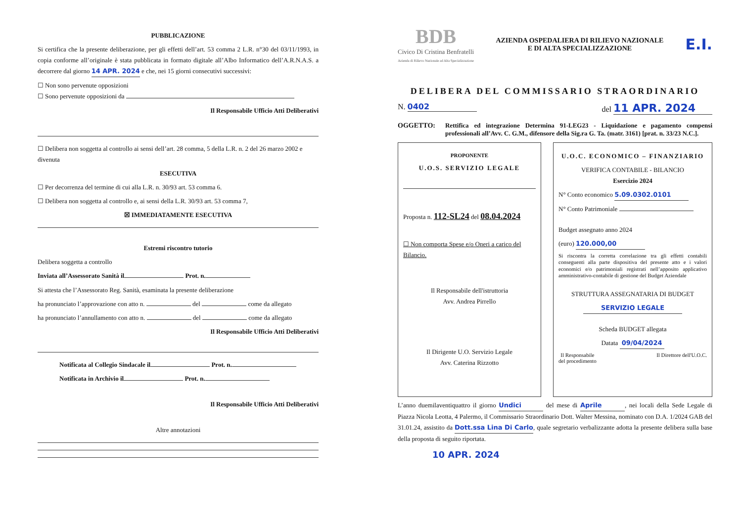PUBBLICAZIONE
Si certifica che la presente deliberazione, per gli effetti dell’art. 53 comma 2 L.R. n°30 del 03/11/1993, in copia conforme all’originale è stata pubblicata in formato digitale all’Albo Informatico dell’A.R.N.A.S. a decorrere dal giorno 14 APR. 2024 e che, nei 15 giorni consecutivi successivi:
☐ Non sono pervenute opposizioni
☐ Sono pervenute opposizioni da
Il Responsabile Ufficio Atti Deliberativi
☐ Delibera non soggetta al controllo ai sensi dell’art. 28 comma, 5 della L.R. n. 2 del 26 marzo 2002 e divenuta
ESECUTIVA
☐ Per decorrenza del termine di cui alla L.R. n. 30/93 art. 53 comma 6.
☐ Delibera non soggetta al controllo e, ai sensi della L.R. 30/93 art. 53 comma 7,
☒ IMMEDIATAMENTE ESECUTIVA
Estremi riscontro tutorio
Delibera soggetta a controllo
Inviata all’Assessorato Sanità il Prot. n.
Si attesta che l’Assessorato Reg. Sanità, esaminata la presente deliberazione
ha pronunciato l’approvazione con atto n. del come da allegato
ha pronunciato l’annullamento con atto n. del come da allegato
Il Responsabile Ufficio Atti Deliberativi
Notificata al Collegio Sindacale il Prot. n.
Notificata in Archivio il Prot. n.
Il Responsabile Ufficio Atti Deliberativi
Altre annotazioni
BDB
Civico Di Cristina Benfratelli
Azienda di Rilievo Nazionale ad Alta Specializzazione
AZIENDA OSPEDALIERA DI RILIEVO NAZIONALE
E DI ALTA SPECIALIZZAZIONE
E.I.
DELIBERA DEL COMMISSARIO STRAORDINARIO
N. 0402 del 11 APR. 2024
OGGETTO: Rettifica ed integrazione Determina 91-LEG23 - Liquidazione e pagamento compensi professionali all’Avv. C. G.M., difensore della Sig.ra G. Ta. (matr. 3161) [prat. n. 33/23 N.C.].
PROPONENTE
U.O.S. SERVIZIO LEGALE
Proposta n. 112-SL24 del 08.04.2024
☐ Non comporta Spese e/o Oneri a carico del Bilancio.
Il Responsabile dell'istruttoria
Avv. Andrea Pirrello
Il Dirigente U.O. Servizio Legale
Avv. Caterina Rizzotto
U.O.C. ECONOMICO – FINANZIARIO
VERIFICA CONTABILE - BILANCIO
Esercizio 2024
N° Conto economico 5.09.0302.0101
N° Conto Patrimoniale
Budget assegnato anno 2024
(euro) 120.000,00
Si riscontra la corretta correlazione tra gli effetti contabili conseguenti alla parte dispositiva del presente atto e i valori economici e/o patrimoniali registrati nell’apposito applicativo amministrativo-contabile di gestione del Budget Aziendale
STRUTTURA ASSEGNATARIA DI BUDGET
SERVIZIO LEGALE
Scheda BUDGET allegata
Datata 09/04/2024
Il Responsabile
del procedimento Il Direttore dell'U.O.C.
L’anno duemilaventiquattro il giorno Undici del mese di Aprile, nei locali della Sede Legale di Piazza Nicola Leotta, 4 Palermo, il Commissario Straordinario Dott. Walter Messina, nominato con D.A. 1/2024 GAB del 31.01.24, assistito da Dott.ssa Lina Di Carlo, quale segretario verbalizzante adotta la presente delibera sulla base della proposta di seguito riportata.
10 APR. 2024